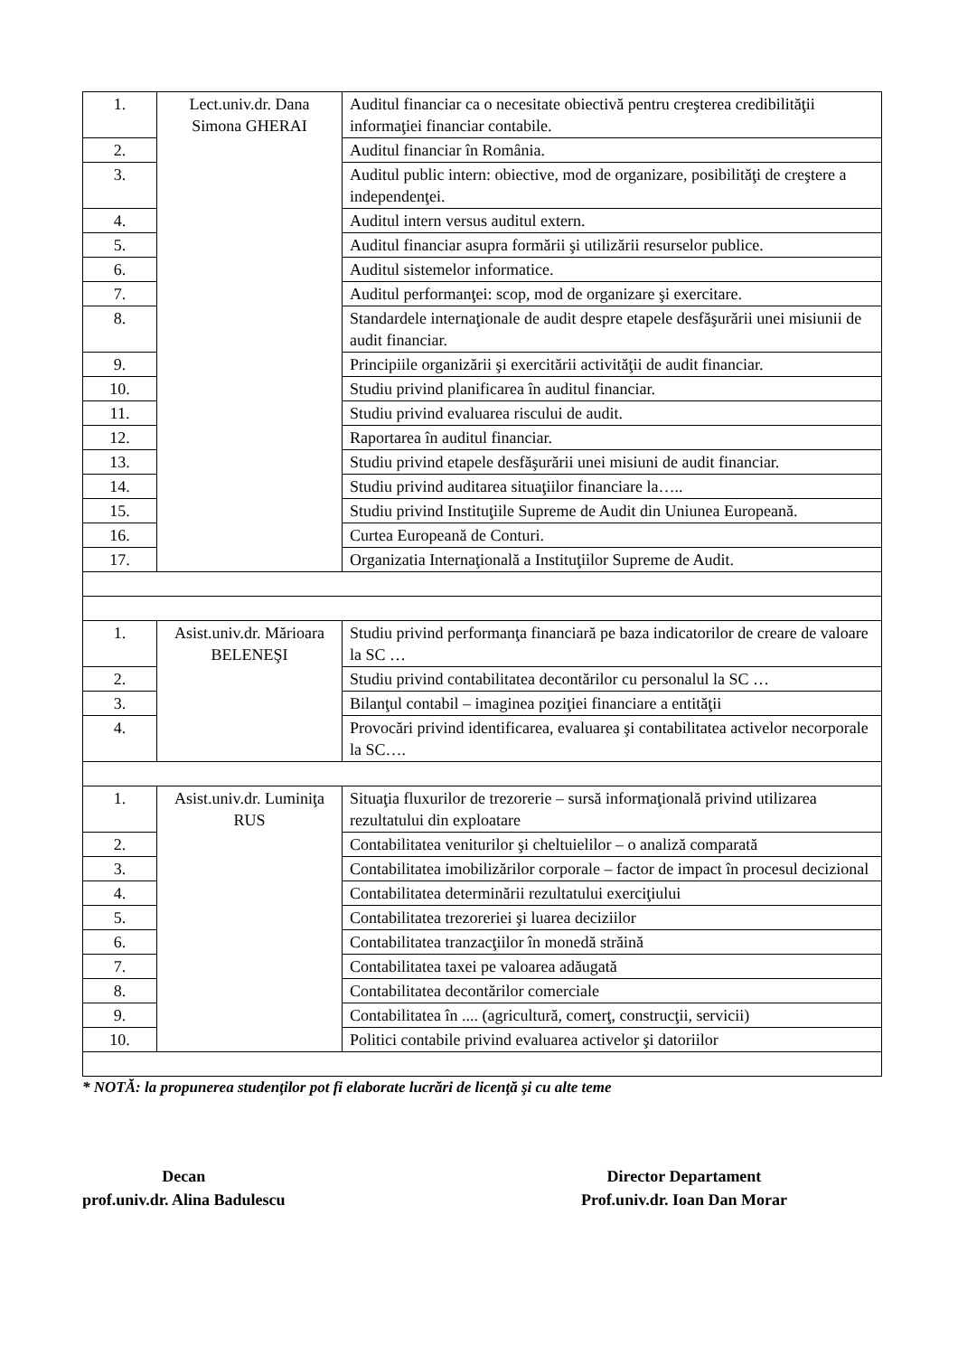| 1. | Lect.univ.dr. Dana Simona GHERAI | Auditul financiar ca o necesitate obiectivă pentru creşterea credibilităţii informaţiei financiar contabile. |
| 2. | | Auditul financiar în România. |
| 3. | | Auditul public intern: obiective, mod de organizare, posibilităţi de creştere a independenţei. |
| 4. | | Auditul intern versus auditul extern. |
| 5. | | Auditul financiar asupra formării şi utilizării resurselor publice. |
| 6. | | Auditul sistemelor informatice. |
| 7. | | Auditul performanţei: scop, mod de organizare şi exercitare. |
| 8. | | Standardele internaţionale de audit despre etapele desfăşurării unei misiunii de audit financiar. |
| 9. | | Principiile organizării şi exercitării activităţii de audit financiar. |
| 10. | | Studiu privind planificarea în auditul financiar. |
| 11. | | Studiu privind evaluarea riscului de audit. |
| 12. | | Raportarea în auditul financiar. |
| 13. | | Studiu privind etapele desfăşurării unei misiuni de audit financiar. |
| 14. | | Studiu privind auditarea situaţiilor financiare la….. |
| 15. | | Studiu privind Instituţiile Supreme de Audit din Uniunea Europeană. |
| 16. | | Curtea Europeană de Conturi. |
| 17. | | Organizatia Internaţională a Instituţiilor Supreme de Audit. |
| 1. | Asist.univ.dr. Mărioara BELENEŞI | Studiu privind performanţa financiară pe baza indicatorilor de creare de valoare la SC … |
| 2. | | Studiu privind contabilitatea decontărilor cu personalul la SC … |
| 3. | | Bilanţul contabil – imaginea poziţiei financiare a entităţii |
| 4. | | Provocări privind identificarea, evaluarea şi contabilitatea activelor necorporale la SC…. |
| 1. | Asist.univ.dr. Luminiţa RUS | Situaţia fluxurilor de trezorerie – sursă informaţională privind utilizarea rezultatului din exploatare |
| 2. | | Contabilitatea veniturilor şi cheltuielilor – o analiză comparată |
| 3. | | Contabilitatea imobilizărilor corporale – factor de impact în procesul decizional |
| 4. | | Contabilitatea determinării rezultatului exerciţiului |
| 5. | | Contabilitatea trezoreriei şi luarea deciziilor |
| 6. | | Contabilitatea tranzacţiilor în monedă străină |
| 7. | | Contabilitatea taxei pe valoarea adăugată |
| 8. | | Contabilitatea decontărilor comerciale |
| 9. | | Contabilitatea în .... (agricultură, comerţ, construcţii, servicii) |
| 10. | | Politici contabile privind evaluarea activelor şi datoriilor |
* NOTĂ: la propunerea studenţilor pot fi elaborate lucrări de licenţă şi cu alte teme
Decan
prof.univ.dr. Alina Badulescu
Director Departament
Prof.univ.dr. Ioan Dan Morar